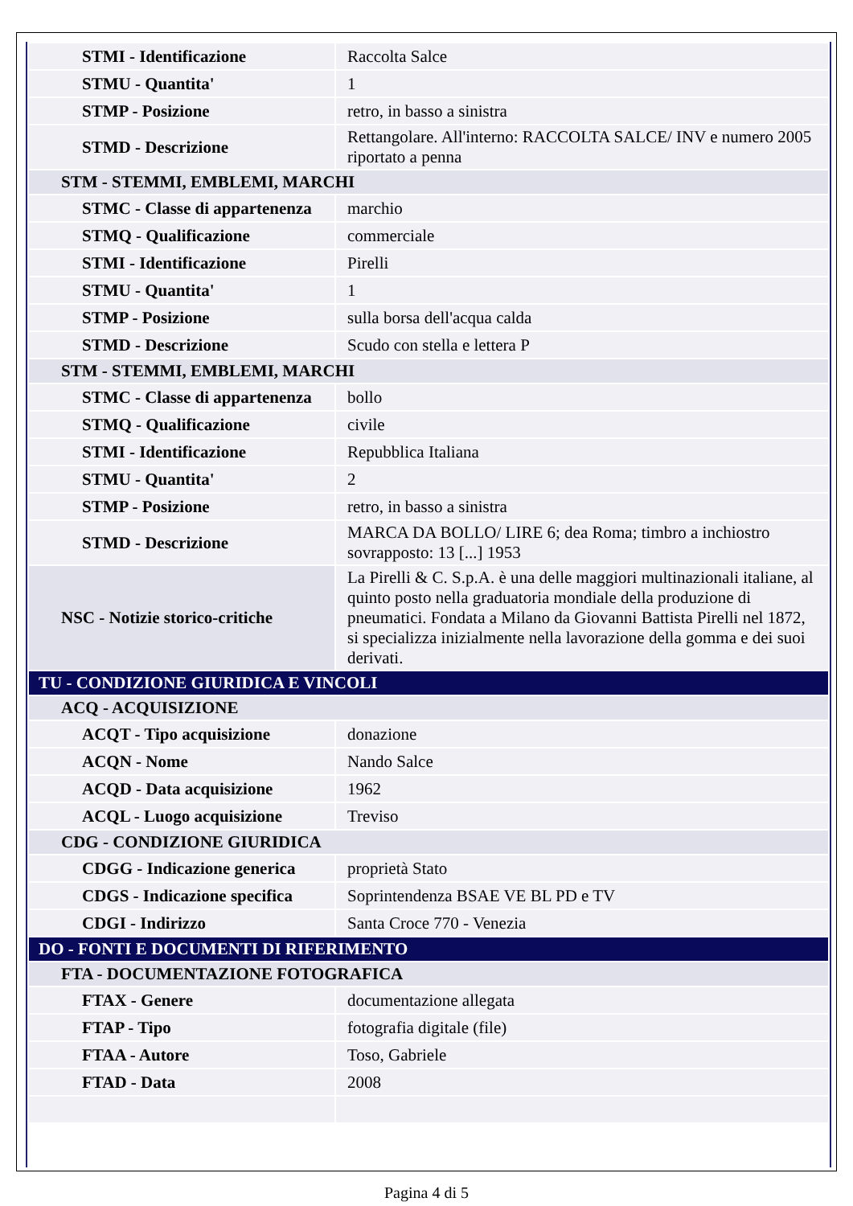| STMI - Identificazione | Raccolta Salce |
| STMU - Quantita' | 1 |
| STMP - Posizione | retro, in basso a sinistra |
| STMD - Descrizione | Rettangolare. All'interno: RACCOLTA SALCE/ INV e numero 2005 riportato a penna |
| STM - STEMMI, EMBLEMI, MARCHI | |
| STMC - Classe di appartenenza | marchio |
| STMQ - Qualificazione | commerciale |
| STMI - Identificazione | Pirelli |
| STMU - Quantita' | 1 |
| STMP - Posizione | sulla borsa dell'acqua calda |
| STMD - Descrizione | Scudo con stella e lettera P |
| STM - STEMMI, EMBLEMI, MARCHI | |
| STMC - Classe di appartenenza | bollo |
| STMQ - Qualificazione | civile |
| STMI - Identificazione | Repubblica Italiana |
| STMU - Quantita' | 2 |
| STMP - Posizione | retro, in basso a sinistra |
| STMD - Descrizione | MARCA DA BOLLO/ LIRE 6; dea Roma; timbro a inchiostro sovrapposto: 13 [...] 1953 |
| NSC - Notizie storico-critiche | La Pirelli & C. S.p.A. è una delle maggiori multinazionali italiane, al quinto posto nella graduatoria mondiale della produzione di pneumatici. Fondata a Milano da Giovanni Battista Pirelli nel 1872, si specializza inizialmente nella lavorazione della gomma e dei suoi derivati. |
| TU - CONDIZIONE GIURIDICA E VINCOLI | |
| ACQ - ACQUISIZIONE | |
| ACQT - Tipo acquisizione | donazione |
| ACQN - Nome | Nando Salce |
| ACQD - Data acquisizione | 1962 |
| ACQL - Luogo acquisizione | Treviso |
| CDG - CONDIZIONE GIURIDICA | |
| CDGG - Indicazione generica | proprietà Stato |
| CDGS - Indicazione specifica | Soprintendenza BSAE VE BL PD e TV |
| CDGI - Indirizzo | Santa Croce 770 - Venezia |
| DO - FONTI E DOCUMENTI DI RIFERIMENTO | |
| FTA - DOCUMENTAZIONE FOTOGRAFICA | |
| FTAX - Genere | documentazione allegata |
| FTAP - Tipo | fotografia digitale (file) |
| FTAA - Autore | Toso, Gabriele |
| FTAD - Data | 2008 |
Pagina 4 di 5